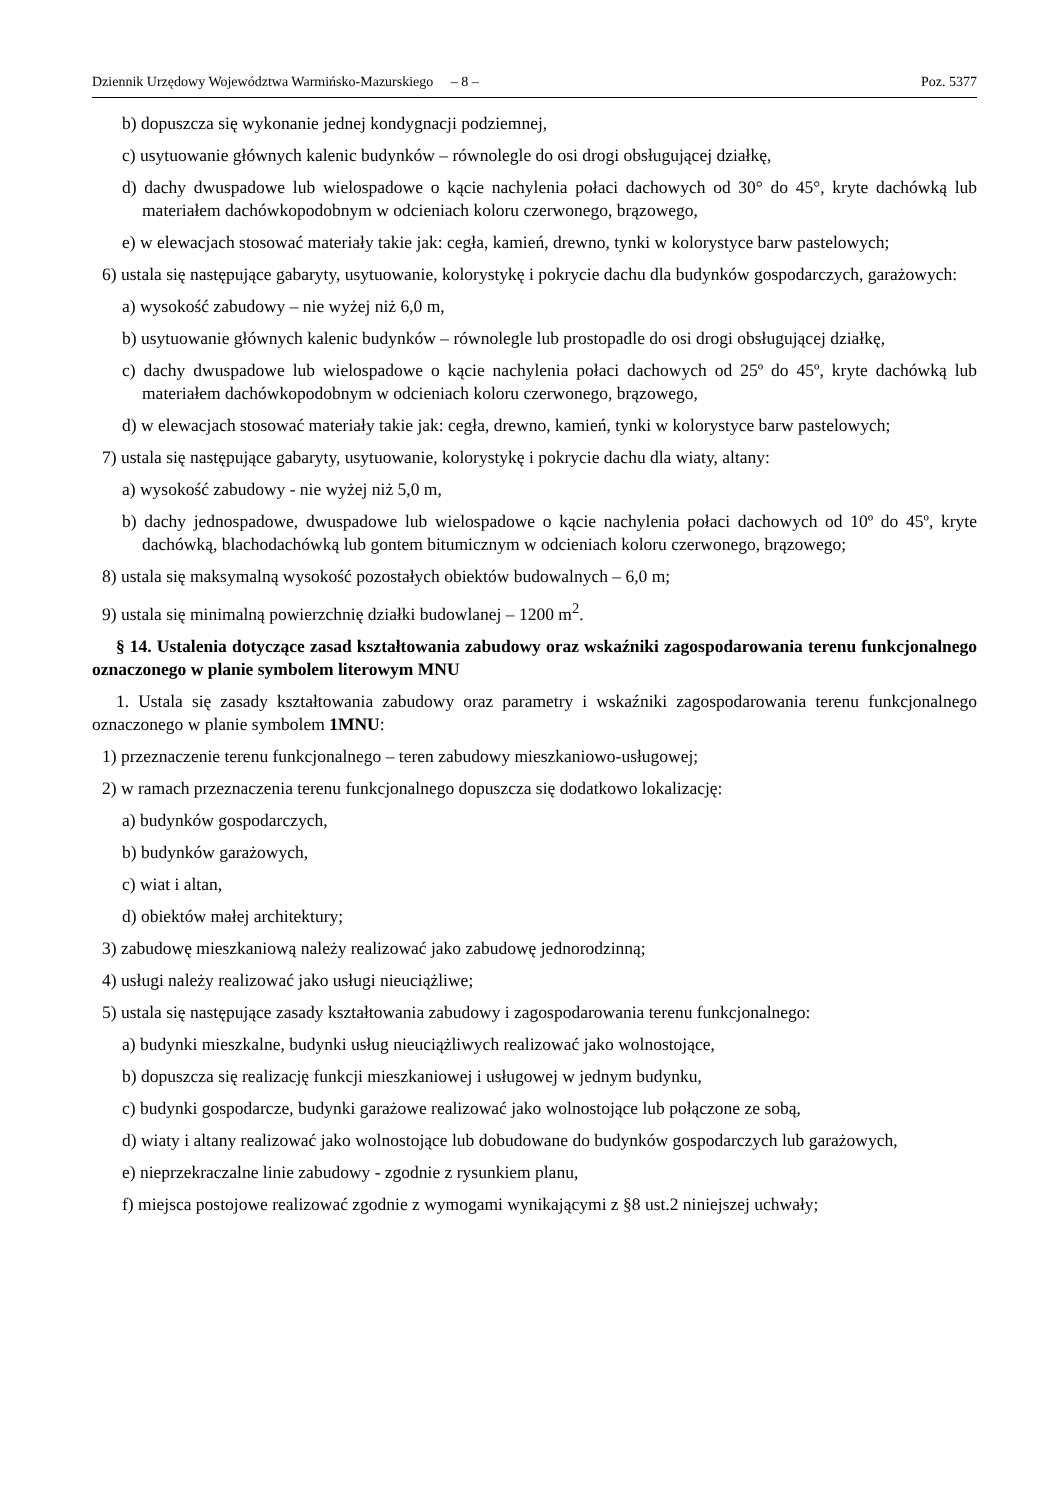Dziennik Urzędowy Województwa Warmińsko-Mazurskiego – 8 – Poz. 5377
b) dopuszcza się wykonanie jednej kondygnacji podziemnej,
c) usytuowanie głównych kalenic budynków – równolegle do osi drogi obsługującej działkę,
d) dachy dwuspadowe lub wielospadowe o kącie nachylenia połaci dachowych od 30° do 45°, kryte dachówką lub materiałem dachówkopodobnym w odcieniach koloru czerwonego, brązowego,
e) w elewacjach stosować materiały takie jak: cegła, kamień, drewno, tynki w kolorystyce barw pastelowych;
6) ustala się następujące gabaryty, usytuowanie, kolorystykę i pokrycie dachu dla budynków gospodarczych, garażowych:
a) wysokość zabudowy – nie wyżej niż 6,0 m,
b) usytuowanie głównych kalenic budynków – równolegle lub prostopadle do osi drogi obsługującej działkę,
c) dachy dwuspadowe lub wielospadowe o kącie nachylenia połaci dachowych od 25º do 45º, kryte dachówką lub materiałem dachówkopodobnym w odcieniach koloru czerwonego, brązowego,
d) w elewacjach stosować materiały takie jak: cegła, drewno, kamień, tynki w kolorystyce barw pastelowych;
7) ustala się następujące gabaryty, usytuowanie, kolorystykę i pokrycie dachu dla wiaty, altany:
a) wysokość zabudowy - nie wyżej niż 5,0 m,
b) dachy jednospadowe, dwuspadowe lub wielospadowe o kącie nachylenia połaci dachowych od 10º do 45º, kryte dachówką, blachodachówką lub gontem bitumicznym w odcieniach koloru czerwonego, brązowego;
8) ustala się maksymalną wysokość pozostałych obiektów budowalnych – 6,0 m;
9) ustala się minimalną powierzchnię działki budowlanej – 1200 m<sup>2</sup>.
§ 14. Ustalenia dotyczące zasad kształtowania zabudowy oraz wskaźniki zagospodarowania terenu funkcjonalnego oznaczonego w planie symbolem literowym MNU
1. Ustala się zasady kształtowania zabudowy oraz parametry i wskaźniki zagospodarowania terenu funkcjonalnego oznaczonego w planie symbolem 1MNU:
1) przeznaczenie terenu funkcjonalnego – teren zabudowy mieszkaniowo-usługowej;
2) w ramach przeznaczenia terenu funkcjonalnego dopuszcza się dodatkowo lokalizację:
a) budynków gospodarczych,
b) budynków garażowych,
c) wiat i altan,
d) obiektów małej architektury;
3) zabudowę mieszkaniową należy realizować jako zabudowę jednorodzinną;
4) usługi należy realizować jako usługi nieuciążliwe;
5) ustala się następujące zasady kształtowania zabudowy i zagospodarowania terenu funkcjonalnego:
a) budynki mieszkalne, budynki usług nieuciążliwych realizować jako wolnostojące,
b) dopuszcza się realizację funkcji mieszkaniowej i usługowej w jednym budynku,
c) budynki gospodarcze, budynki garażowe realizować jako wolnostojące lub połączone ze sobą,
d) wiaty i altany realizować jako wolnostojące lub dobudowane do budynków gospodarczych lub garażowych,
e) nieprzekraczalne linie zabudowy - zgodnie z rysunkiem planu,
f) miejsca postojowe realizować zgodnie z wymogami wynikającymi z §8 ust.2 niniejszej uchwały;